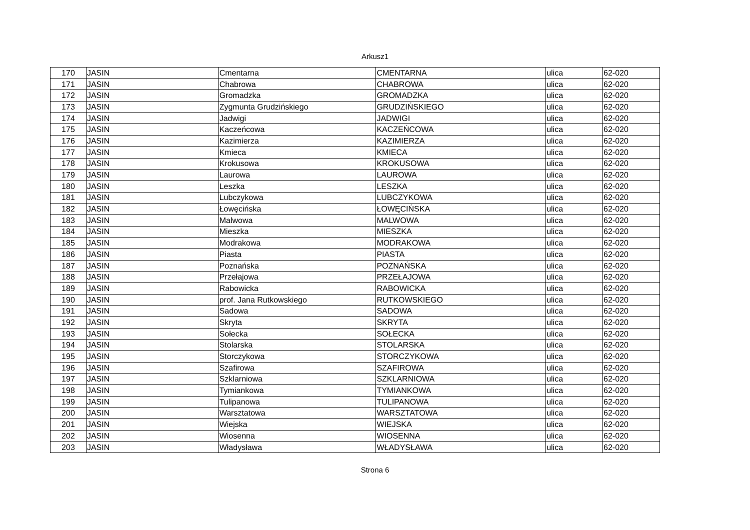Arkusz1
| 170 | JASIN | Cmentarna | CMENTARNA | ulica | 62-020 |
| 171 | JASIN | Chabrowa | CHABROWA | ulica | 62-020 |
| 172 | JASIN | Gromadzka | GROMADZKA | ulica | 62-020 |
| 173 | JASIN | Zygmunta Grudzińskiego | GRUDZIŃSKIEGO | ulica | 62-020 |
| 174 | JASIN | Jadwigi | JADWIGI | ulica | 62-020 |
| 175 | JASIN | Kaczeńcowa | KACZEŃCOWA | ulica | 62-020 |
| 176 | JASIN | Kazimierza | KAZIMIERZA | ulica | 62-020 |
| 177 | JASIN | Kmieca | KMIECA | ulica | 62-020 |
| 178 | JASIN | Krokusowa | KROKUSOWA | ulica | 62-020 |
| 179 | JASIN | Laurowa | LAUROWA | ulica | 62-020 |
| 180 | JASIN | Leszka | LESZKA | ulica | 62-020 |
| 181 | JASIN | Lubczykowa | LUBCZYKOWA | ulica | 62-020 |
| 182 | JASIN | Łowęcińska | ŁOWĘCIŃSKA | ulica | 62-020 |
| 183 | JASIN | Malwowa | MALWOWA | ulica | 62-020 |
| 184 | JASIN | Mieszka | MIESZKA | ulica | 62-020 |
| 185 | JASIN | Modrakowa | MODRAKOWA | ulica | 62-020 |
| 186 | JASIN | Piasta | PIASTA | ulica | 62-020 |
| 187 | JASIN | Poznańska | POZNAŃSKA | ulica | 62-020 |
| 188 | JASIN | Przełajowa | PRZEŁAJOWA | ulica | 62-020 |
| 189 | JASIN | Rabowicka | RABOWICKA | ulica | 62-020 |
| 190 | JASIN | prof. Jana Rutkowskiego | RUTKOWSKIEGO | ulica | 62-020 |
| 191 | JASIN | Sadowa | SADOWA | ulica | 62-020 |
| 192 | JASIN | Skryta | SKRYTA | ulica | 62-020 |
| 193 | JASIN | Sołecka | SOŁECKA | ulica | 62-020 |
| 194 | JASIN | Stolarska | STOLARSKA | ulica | 62-020 |
| 195 | JASIN | Storczykowa | STORCZYKOWA | ulica | 62-020 |
| 196 | JASIN | Szafirowa | SZAFIROWA | ulica | 62-020 |
| 197 | JASIN | Szklarniowa | SZKLARNIOWA | ulica | 62-020 |
| 198 | JASIN | Tymiankowa | TYMIANKOWA | ulica | 62-020 |
| 199 | JASIN | Tulipanowa | TULIPANOWA | ulica | 62-020 |
| 200 | JASIN | Warsztatowa | WARSZTATOWA | ulica | 62-020 |
| 201 | JASIN | Wiejska | WIEJSKA | ulica | 62-020 |
| 202 | JASIN | Wiosenna | WIOSENNA | ulica | 62-020 |
| 203 | JASIN | Władysława | WŁADYSŁAWA | ulica | 62-020 |
Strona 6